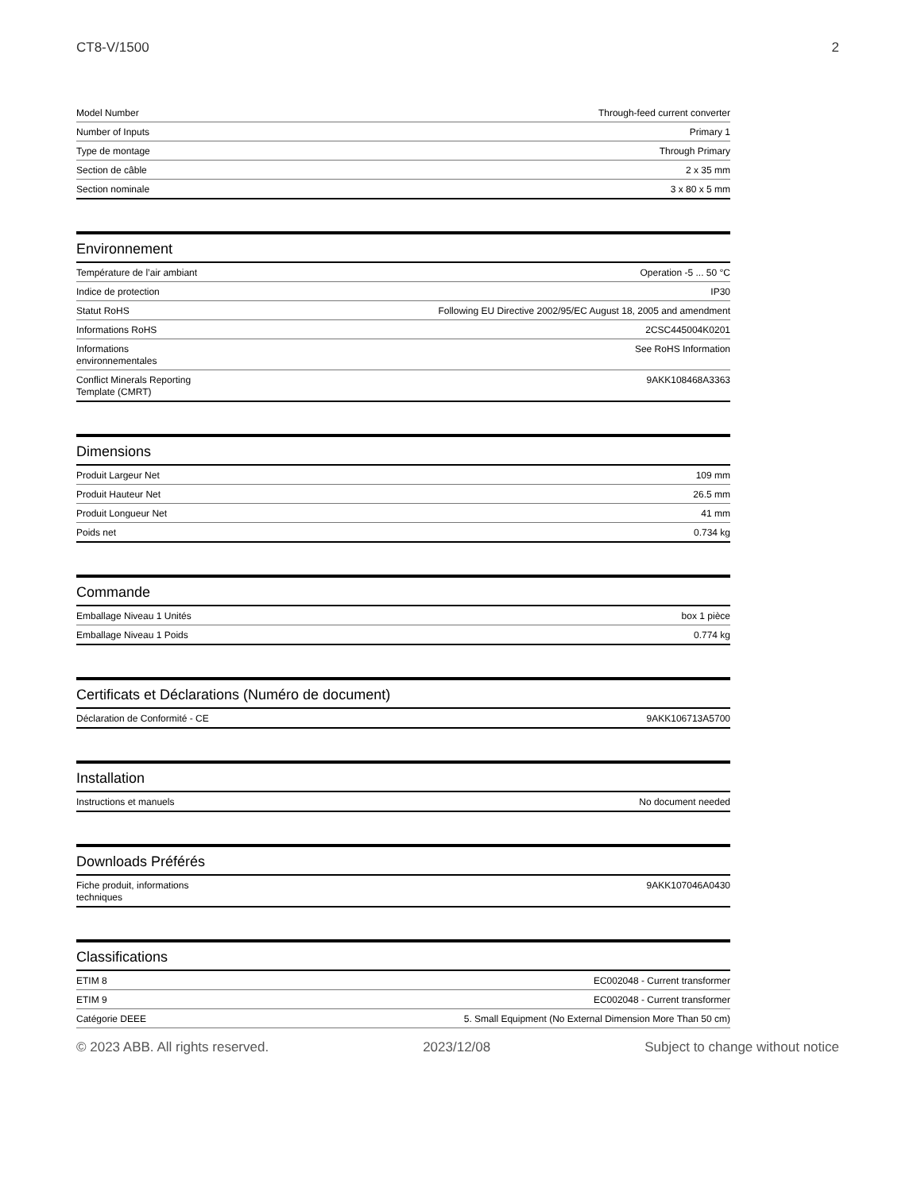CT8-V/1500 2
| Model Number | Through-feed current converter |
| Number of Inputs | Primary 1 |
| Type de montage | Through Primary |
| Section de câble | 2 x 35 mm |
| Section nominale | 3 x 80 x 5 mm |
Environnement
| Température de l’air ambiant | Operation -5 ... 50 °C |
| Indice de protection | IP30 |
| Statut RoHS | Following EU Directive 2002/95/EC August 18, 2005 and amendment |
| Informations RoHS | 2CSC445004K0201 |
| Informations environnementales | See RoHS Information |
| Conflict Minerals Reporting Template (CMRT) | 9AKK108468A3363 |
Dimensions
| Produit Largeur Net | 109 mm |
| Produit Hauteur Net | 26.5 mm |
| Produit Longueur Net | 41 mm |
| Poids net | 0.734 kg |
Commande
| Emballage Niveau 1 Unités | box 1 pièce |
| Emballage Niveau 1 Poids | 0.774 kg |
Certificats et Déclarations (Numéro de document)
| Déclaration de Conformité - CE | 9AKK106713A5700 |
Installation
| Instructions et manuels | No document needed |
Downloads Préférés
| Fiche produit, informations techniques | 9AKK107046A0430 |
Classifications
| ETIM 8 | EC002048 - Current transformer |
| ETIM 9 | EC002048 - Current transformer |
| Catégorie DEEE | 5. Small Equipment (No External Dimension More Than 50 cm) |
© 2023 ABB. All rights reserved. 2023/12/08 Subject to change without notice